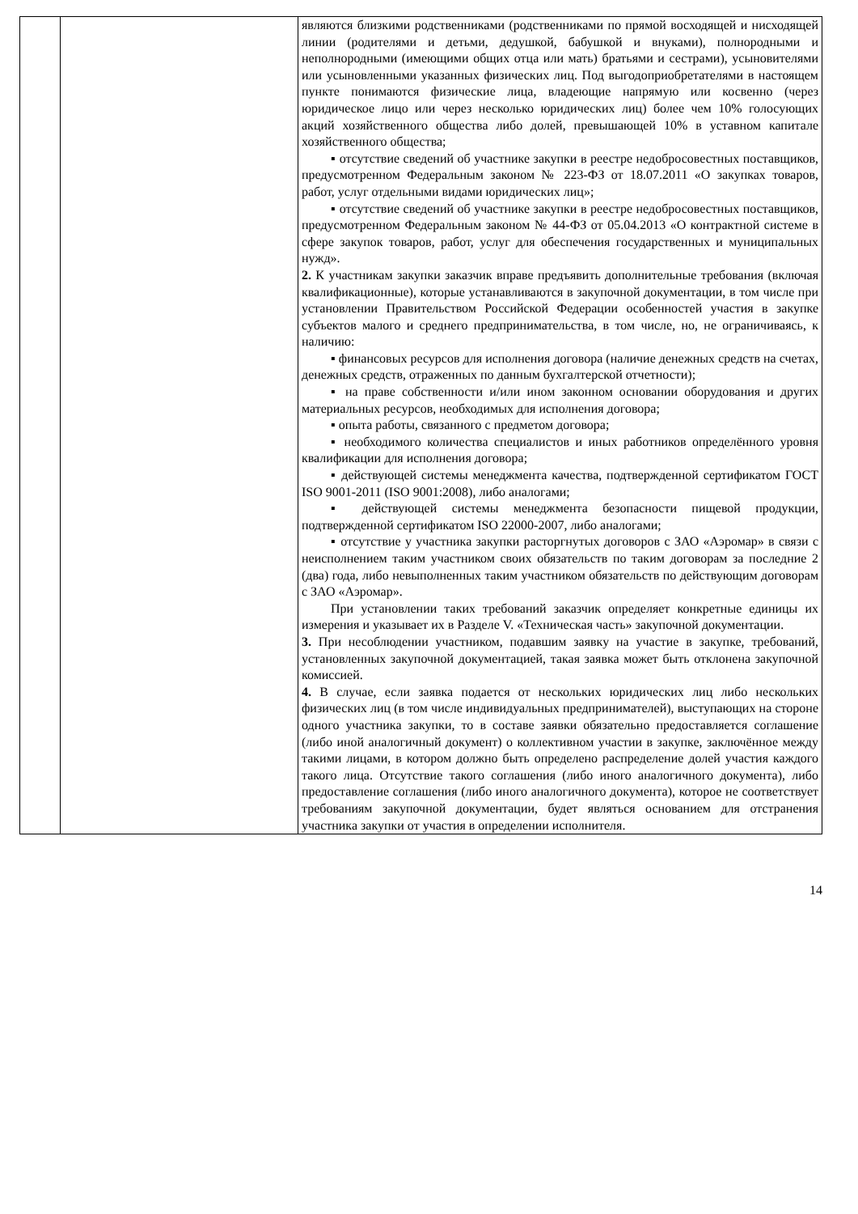| | | являются близкими родственниками (родственниками по прямой восходящей и нисходящей линии (родителями и детьми, дедушкой, бабушкой и внуками), полнородными и неполнородными (имеющими общих отца или мать) братьями и сестрами), усыновителями или усыновленными указанных физических лиц. Под выгодоприобретателями в настоящем пункте понимаются физические лица, владеющие напрямую или косвенно (через юридическое лицо или через несколько юридических лиц) более чем 10% голосующих акций хозяйственного общества либо долей, превышающей 10% в уставном капитале хозяйственного общества; ▪ отсутствие сведений об участнике закупки в реестре недобросовестных поставщиков, предусмотренном Федеральным законом № 223-ФЗ от 18.07.2011 «О закупках товаров, работ, услуг отдельными видами юридических лиц»; ▪ отсутствие сведений об участнике закупки в реестре недобросовестных поставщиков, предусмотренном Федеральным законом № 44-ФЗ от 05.04.2013 «О контрактной системе в сфере закупок товаров, работ, услуг для обеспечения государственных и муниципальных нужд». 2. К участникам закупки заказчик вправе предъявить дополнительные требования (включая квалификационные), которые устанавливаются в закупочной документации, в том числе при установлении Правительством Российской Федерации особенностей участия в закупке субъектов малого и среднего предпринимательства, в том числе, но, не ограничиваясь, к наличию: ▪ финансовых ресурсов для исполнения договора (наличие денежных средств на счетах, денежных средств, отраженных по данным бухгалтерской отчетности); ▪ на праве собственности и/или ином законном основании оборудования и других материальных ресурсов, необходимых для исполнения договора; ▪ опыта работы, связанного с предметом договора; ▪ необходимого количества специалистов и иных работников определённого уровня квалификации для исполнения договора; ▪ действующей системы менеджмента качества, подтвержденной сертификатом ГОСТ ISO 9001-2011 (ISO 9001:2008), либо аналогами; ▪ действующей системы менеджмента безопасности пищевой продукции, подтвержденной сертификатом ISO 22000-2007, либо аналогами; ▪ отсутствие у участника закупки расторгнутых договоров с ЗАО «Аэромар» в связи с неисполнением таким участником своих обязательств по таким договорам за последние 2 (два) года, либо невыполненных таким участником обязательств по действующим договорам с ЗАО «Аэромар». При установлении таких требований заказчик определяет конкретные единицы их измерения и указывает их в Разделе V. «Техническая часть» закупочной документации. 3. При несоблюдении участником, подавшим заявку на участие в закупке, требований, установленных закупочной документацией, такая заявка может быть отклонена закупочной комиссией. 4. В случае, если заявка подается от нескольких юридических лиц либо нескольких физических лиц (в том числе индивидуальных предпринимателей), выступающих на стороне одного участника закупки, то в составе заявки обязательно предоставляется соглашение (либо иной аналогичный документ) о коллективном участии в закупке, заключённое между такими лицами, в котором должно быть определено распределение долей участия каждого такого лица. Отсутствие такого соглашения (либо иного аналогичного документа), либо предоставление соглашения (либо иного аналогичного документа), которое не соответствует требованиям закупочной документации, будет являться основанием для отстранения участника закупки от участия в определении исполнителя. |
14